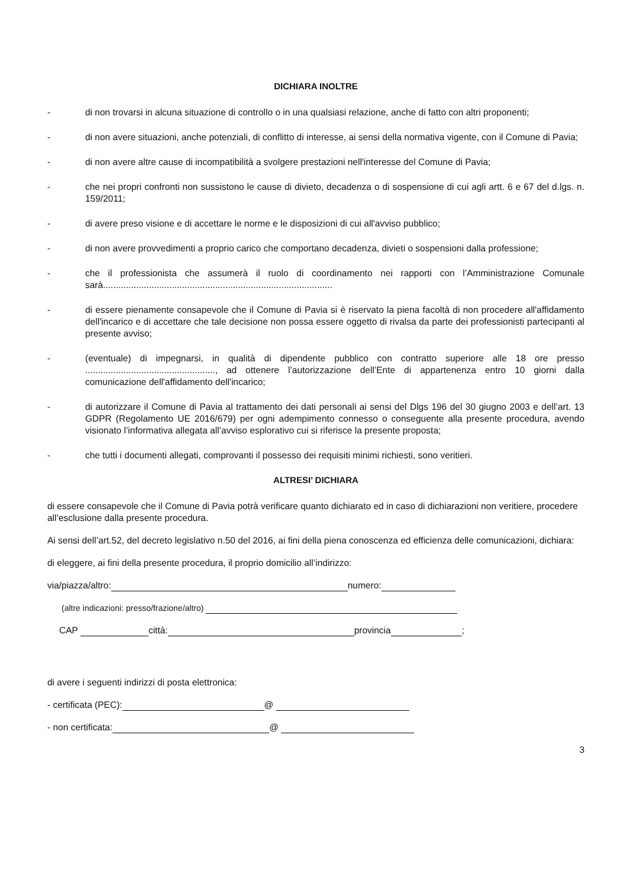DICHIARA INOLTRE
- di non trovarsi in alcuna situazione di controllo o in una qualsiasi relazione, anche di fatto con altri proponenti;
- di non avere situazioni, anche potenziali, di conflitto di interesse, ai sensi della normativa vigente, con il Comune di Pavia;
- di non avere altre cause di incompatibilità a svolgere prestazioni nell'interesse del Comune di Pavia;
- che nei propri confronti non sussistono le cause di divieto, decadenza o di sospensione di cui agli artt. 6 e 67 del d.lgs. n. 159/2011;
- di avere preso visione e di accettare le norme e le disposizioni di cui all'avviso pubblico;
- di non avere provvedimenti a proprio carico che comportano decadenza, divieti o sospensioni dalla professione;
- che il professionista che assumerà il ruolo di coordinamento nei rapporti con l’Amministrazione Comunale sarà..........................................................................................
- di essere pienamente consapevole che il Comune di Pavia si è riservato la piena facoltà di non procedere all'affidamento dell'incarico e di accettare che tale decisione non possa essere oggetto di rivalsa da parte dei professionisti partecipanti al presente avviso;
- (eventuale) di impegnarsi, in qualità di dipendente pubblico con contratto superiore alle 18 ore presso ..................................................., ad ottenere l’autorizzazione dell’Ente di appartenenza entro 10 giorni dalla comunicazione dell'affidamento dell'incarico;
- di autorizzare il Comune di Pavia al trattamento dei dati personali ai sensi del Dlgs 196 del 30 giugno 2003 e dell’art. 13 GDPR (Regolamento UE 2016/679) per ogni adempimento connesso o conseguente alla presente procedura, avendo visionato l’informativa allegata all’avviso esplorativo cui si riferisce la presente proposta;
- che tutti i documenti allegati, comprovanti il possesso dei requisiti minimi richiesti, sono veritieri.
ALTRESI’ DICHIARA
di essere consapevole che il Comune di Pavia potrà verificare quanto dichiarato ed in caso di dichiarazioni non veritiere, procedere all’esclusione dalla presente procedura.
Ai sensi dell’art.52, del decreto legislativo n.50 del 2016, ai fini della piena conoscenza ed efficienza delle comunicazioni, dichiara:
di eleggere, ai fini della presente procedura, il proprio domicilio all’indirizzo:
via/piazza/altro: numero:
(altre indicazioni: presso/frazione/altro)
CAP città: provincia ;
di avere i seguenti indirizzi di posta elettronica:
- certificata (PEC): @
- non certificata: @
3